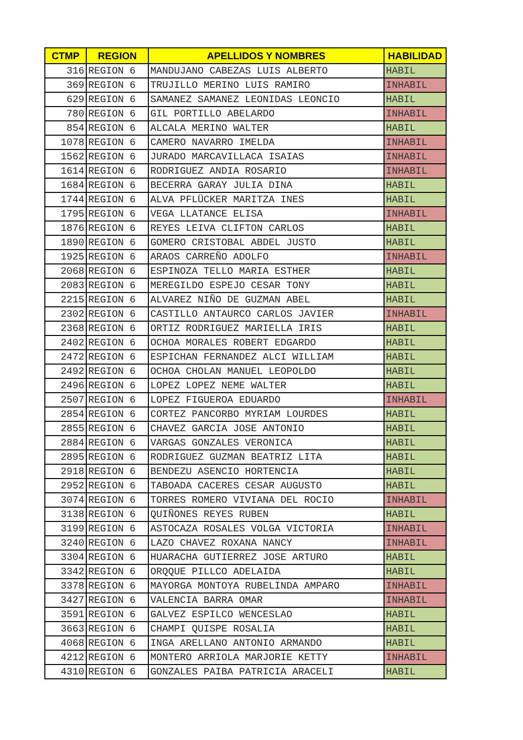| CTMP | REGION | APELLIDOS Y NOMBRES | HABILIDAD |
| --- | --- | --- | --- |
| 316 | REGION 6 | MANDUJANO CABEZAS LUIS ALBERTO | HABIL |
| 369 | REGION 6 | TRUJILLO MERINO LUIS RAMIRO | INHABIL |
| 629 | REGION 6 | SAMANEZ SAMANEZ LEONIDAS LEONCIO | HABIL |
| 780 | REGION 6 | GIL PORTILLO ABELARDO | INHABIL |
| 854 | REGION 6 | ALCALA MERINO WALTER | HABIL |
| 1078 | REGION 6 | CAMERO NAVARRO IMELDA | INHABIL |
| 1562 | REGION 6 | JURADO MARCAVILLACA ISAIAS | INHABIL |
| 1614 | REGION 6 | RODRIGUEZ ANDIA ROSARIO | INHABIL |
| 1684 | REGION 6 | BECERRA GARAY JULIA DINA | HABIL |
| 1744 | REGION 6 | ALVA PFLÜCKER MARITZA INES | HABIL |
| 1795 | REGION 6 | VEGA LLATANCE ELISA | INHABIL |
| 1876 | REGION 6 | REYES LEIVA CLIFTON CARLOS | HABIL |
| 1890 | REGION 6 | GOMERO CRISTOBAL ABDEL JUSTO | HABIL |
| 1925 | REGION 6 | ARAOS CARREÑO ADOLFO | INHABIL |
| 2068 | REGION 6 | ESPINOZA TELLO MARIA ESTHER | HABIL |
| 2083 | REGION 6 | MEREGILDO ESPEJO CESAR TONY | HABIL |
| 2215 | REGION 6 | ALVAREZ NIÑO DE GUZMAN ABEL | HABIL |
| 2302 | REGION 6 | CASTILLO ANTAURCO CARLOS JAVIER | INHABIL |
| 2368 | REGION 6 | ORTIZ RODRIGUEZ MARIELLA IRIS | HABIL |
| 2402 | REGION 6 | OCHOA MORALES ROBERT EDGARDO | HABIL |
| 2472 | REGION 6 | ESPICHAN FERNANDEZ ALCI WILLIAM | HABIL |
| 2492 | REGION 6 | OCHOA CHOLAN MANUEL LEOPOLDO | HABIL |
| 2496 | REGION 6 | LOPEZ LOPEZ NEME WALTER | HABIL |
| 2507 | REGION 6 | LOPEZ FIGUEROA EDUARDO | INHABIL |
| 2854 | REGION 6 | CORTEZ PANCORBO MYRIAM LOURDES | HABIL |
| 2855 | REGION 6 | CHAVEZ GARCIA JOSE ANTONIO | HABIL |
| 2884 | REGION 6 | VARGAS GONZALES VERONICA | HABIL |
| 2895 | REGION 6 | RODRIGUEZ GUZMAN BEATRIZ LITA | HABIL |
| 2918 | REGION 6 | BENDEZU ASENCIO HORTENCIA | HABIL |
| 2952 | REGION 6 | TABOADA CACERES CESAR AUGUSTO | HABIL |
| 3074 | REGION 6 | TORRES ROMERO VIVIANA DEL ROCIO | INHABIL |
| 3138 | REGION 6 | QUIÑONES REYES RUBEN | HABIL |
| 3199 | REGION 6 | ASTOCAZA ROSALES VOLGA VICTORIA | INHABIL |
| 3240 | REGION 6 | LAZO CHAVEZ ROXANA NANCY | INHABIL |
| 3304 | REGION 6 | HUARACHA GUTIERREZ JOSE ARTURO | HABIL |
| 3342 | REGION 6 | ORQQUE PILLCO ADELAIDA | HABIL |
| 3378 | REGION 6 | MAYORGA MONTOYA RUBELINDA AMPARO | INHABIL |
| 3427 | REGION 6 | VALENCIA BARRA OMAR | INHABIL |
| 3591 | REGION 6 | GALVEZ ESPILCO WENCESLAO | HABIL |
| 3663 | REGION 6 | CHAMPI QUISPE ROSALIA | HABIL |
| 4068 | REGION 6 | INGA ARELLANO ANTONIO ARMANDO | HABIL |
| 4212 | REGION 6 | MONTERO ARRIOLA MARJORIE KETTY | INHABIL |
| 4310 | REGION 6 | GONZALES PAIBA PATRICIA ARACELI | HABIL |